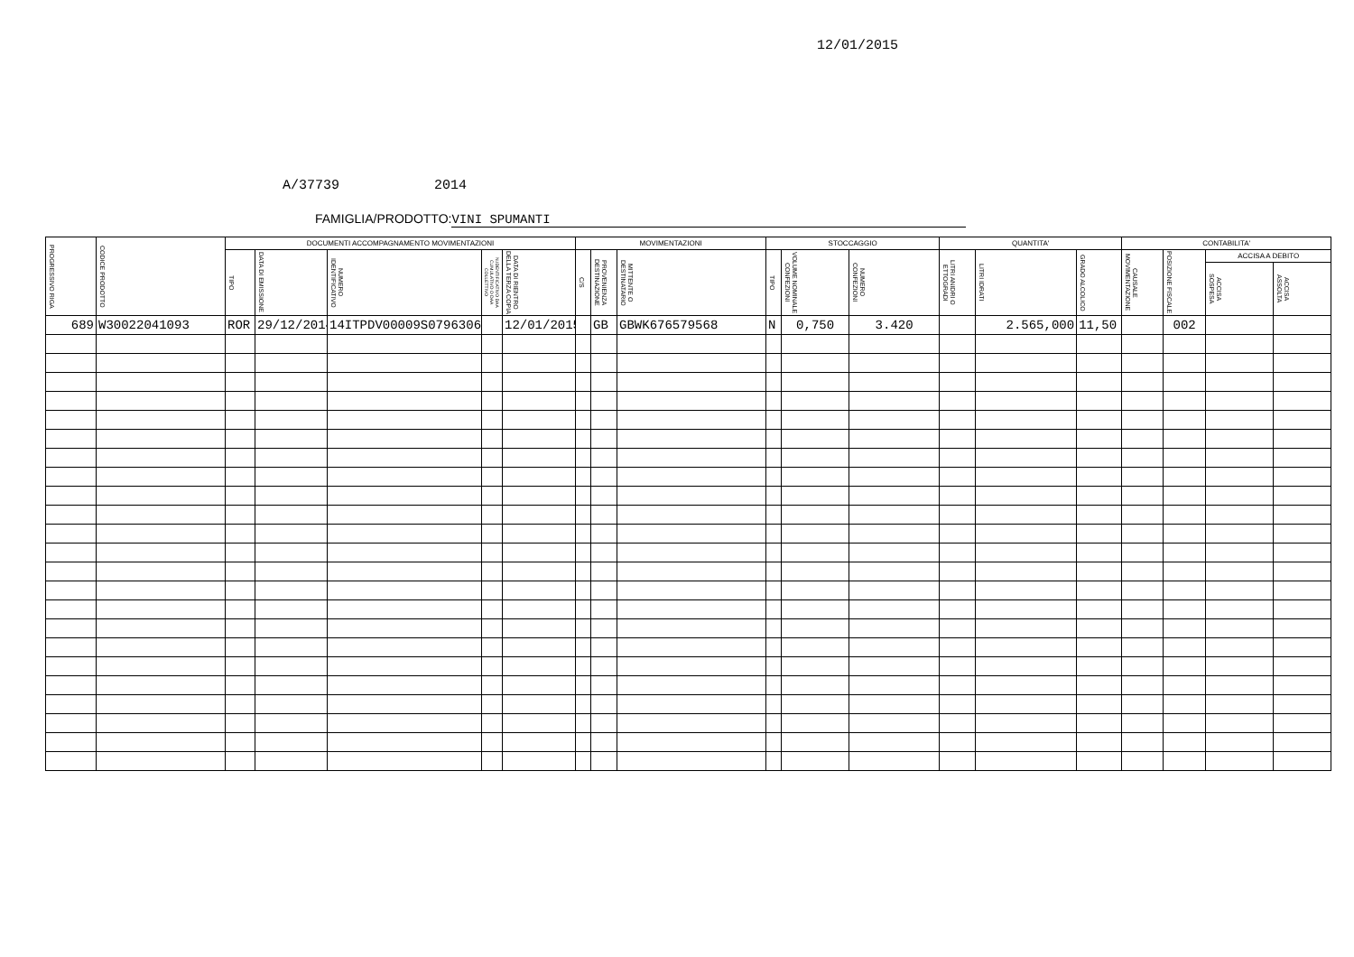12/01/2015
A/37739 2014
FAMIGLIA/PRODOTTO: VINI SPUMANTI
| PROGRESSIVO RIGA | CODICE PRODOTTO | DOCUMENTI ACCOMPAGNAMENTO MOVIMENTAZIONI | | | | | MOVIMENTAZIONI | | | STOCCAGGIO | | | QUANTITA' | | | CONTABILITA' | | | |
| --- | --- | --- | --- | --- | --- | --- | --- | --- | --- | --- | --- | --- | --- | --- | --- | --- | --- | --- | --- |
| | | TIPO | DATA DI EMISSIONE | NUMERO IDENTIFICATIVO | N.IDENTIFICATIVO DAA CUMULATIVO O DAA COLLETTIVO | DATA DI RIENTRO DELLA TERZA COPIA | C/S | PROVENIENZA DESTINAZIONE | MITTENTE O DESTINATARIO | TIPO | VOLUME NOMINALE CONFEZIONI | NUMERO CONFEZIONI | LITRI ANIDRI O ETTOGRADI | LITRI IDRATI | GRADO ALCOLICO | CAUSALE MOVIMENTAZIONE | POSIZIONE FISCALE | ACCISA A DEBITO | |
| | | | | | | | | | | | | | | | | | | ACCISA SOSPESA | ACCISA ASSOLTA |
| 689 | W30022041093 | ROR | 29/12/2014 | 14ITPDV00009S07963061 | | 12/01/2015 | | GB | GBWK676579568 | N | 0,750 | 3.420 | | 2.565,000 | 11,50 | | 002 | | |